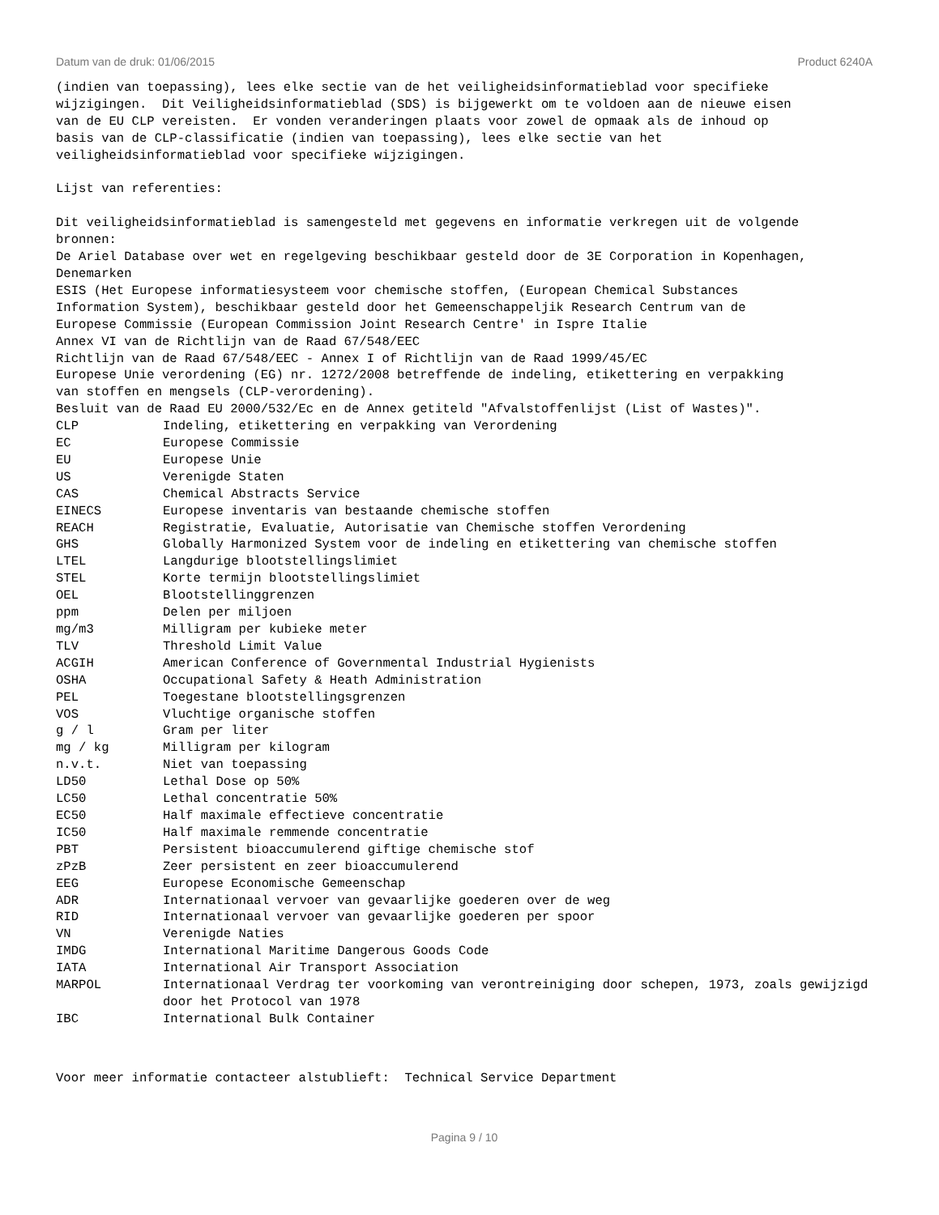Datum van de druk: 01/06/2015 Product 6240A
(indien van toepassing), lees elke sectie van de het veiligheidsinformatieblad voor specifieke wijzigingen. Dit Veiligheidsinformatieblad (SDS) is bijgewerkt om te voldoen aan de nieuwe eisen van de EU CLP vereisten. Er vonden veranderingen plaats voor zowel de opmaak als de inhoud op basis van de CLP-classificatie (indien van toepassing), lees elke sectie van het veiligheidsinformatieblad voor specifieke wijzigingen. Lijst van referenties: Dit veiligheidsinformatieblad is samengesteld met gegevens en informatie verkregen uit de volgende bronnen: De Ariel Database over wet en regelgeving beschikbaar gesteld door de 3E Corporation in Kopenhagen, Denemarken ESIS (Het Europese informatiesysteem voor chemische stoffen, (European Chemical Substances Information System), beschikbaar gesteld door het Gemeenschappeljik Research Centrum van de Europese Commissie (European Commission Joint Research Centre' in Ispre Italie Annex VI van de Richtlijn van de Raad 67/548/EEC Richtlijn van de Raad 67/548/EEC - Annex I of Richtlijn van de Raad 1999/45/EC Europese Unie verordening (EG) nr. 1272/2008 betreffende de indeling, etikettering en verpakking van stoffen en mengsels (CLP-verordening). Besluit van de Raad EU 2000/532/Ec en de Annex getiteld "Afvalstoffenlijst (List of Wastes)".
| CLP | Indeling, etikettering en verpakking van Verordening |
| EC | Europese Commissie |
| EU | Europese Unie |
| US | Verenigde Staten |
| CAS | Chemical Abstracts Service |
| EINECS | Europese inventaris van bestaande chemische stoffen |
| REACH | Registratie, Evaluatie, Autorisatie van Chemische stoffen Verordening |
| GHS | Globally Harmonized System voor de indeling en etikettering van chemische stoffen |
| LTEL | Langdurige blootstellingslimiet |
| STEL | Korte termijn blootstellingslimiet |
| OEL | Blootstellinggrenzen |
| ppm | Delen per miljoen |
| mg/m3 | Milligram per kubieke meter |
| TLV | Threshold Limit Value |
| ACGIH | American Conference of Governmental Industrial Hygienists |
| OSHA | Occupational Safety & Heath Administration |
| PEL | Toegestane blootstellingsgrenzen |
| VOS | Vluchtige organische stoffen |
| g / l | Gram per liter |
| mg / kg | Milligram per kilogram |
| n.v.t. | Niet van toepassing |
| LD50 | Lethal Dose op 50% |
| LC50 | Lethal concentratie 50% |
| EC50 | Half maximale effectieve concentratie |
| IC50 | Half maximale remmende concentratie |
| PBT | Persistent bioaccumulerend giftige chemische stof |
| zPzB | Zeer persistent en zeer bioaccumulerend |
| EEG | Europese Economische Gemeenschap |
| ADR | Internationaal vervoer van gevaarlijke goederen over de weg |
| RID | Internationaal vervoer van gevaarlijke goederen per spoor |
| VN | Verenigde Naties |
| IMDG | International Maritime Dangerous Goods Code |
| IATA | International Air Transport Association |
| MARPOL | Internationaal Verdrag ter voorkoming van verontreiniging door schepen, 1973, zoals gewijzigd door het Protocol van 1978 |
| IBC | International Bulk Container |
Voor meer informatie contacteer alstublieft: Technical Service Department
Pagina 9 / 10